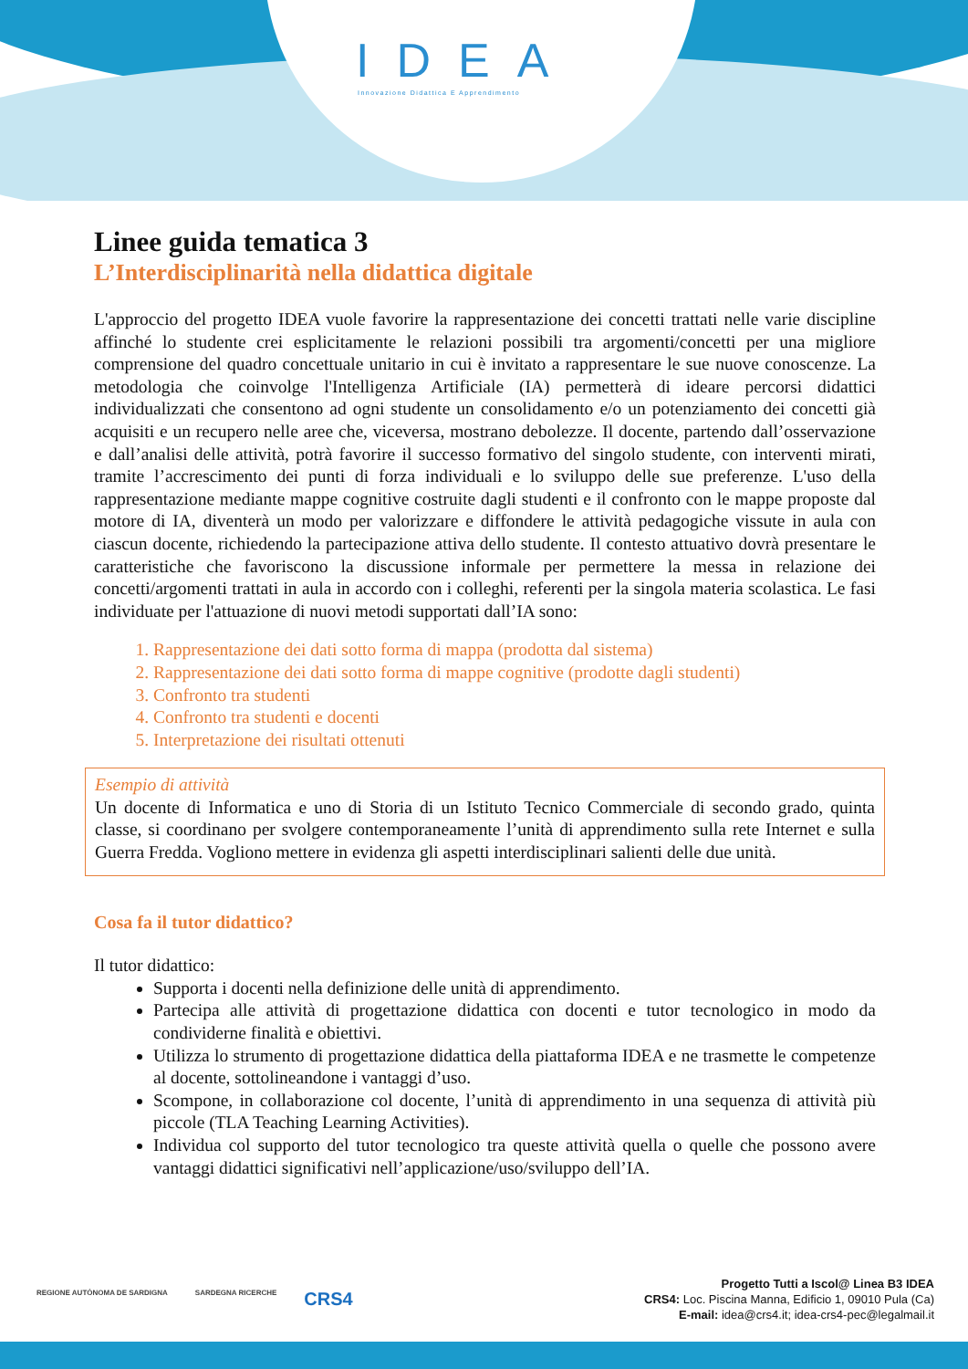IDEA
Innovazione Didattica E Apprendimento
Linee guida tematica 3
L’Interdisciplinarità nella didattica digitale
L'approccio del progetto IDEA vuole favorire la rappresentazione dei concetti trattati nelle varie discipline affinché lo studente crei esplicitamente le relazioni possibili tra argomenti/concetti per una migliore comprensione del quadro concettuale unitario in cui è invitato a rappresentare le sue nuove conoscenze. La metodologia che coinvolge l'Intelligenza Artificiale (IA) permetterà di ideare percorsi didattici individualizzati che consentono ad ogni studente un consolidamento e/o un potenziamento dei concetti già acquisiti e un recupero nelle aree che, viceversa, mostrano debolezze. Il docente, partendo dall’osservazione e dall’analisi delle attività, potrà favorire il successo formativo del singolo studente, con interventi mirati, tramite l’accrescimento dei punti di forza individuali e lo sviluppo delle sue preferenze. L'uso della rappresentazione mediante mappe cognitive costruite dagli studenti e il confronto con le mappe proposte dal motore di IA, diventerà un modo per valorizzare e diffondere le attività pedagogiche vissute in aula con ciascun docente, richiedendo la partecipazione attiva dello studente. Il contesto attuativo dovrà presentare le caratteristiche che favoriscono la discussione informale per permettere la messa in relazione dei concetti/argomenti trattati in aula in accordo con i colleghi, referenti per la singola materia scolastica. Le fasi individuate per l'attuazione di nuovi metodi supportati dall’IA sono:
1. Rappresentazione dei dati sotto forma di mappa (prodotta dal sistema)
2. Rappresentazione dei dati sotto forma di mappe cognitive (prodotte dagli studenti)
3. Confronto tra studenti
4. Confronto tra studenti e docenti
5. Interpretazione dei risultati ottenuti
Esempio di attività
Un docente di Informatica e uno di Storia di un Istituto Tecnico Commerciale di secondo grado, quinta classe, si coordinano per svolgere contemporaneamente l’unità di apprendimento sulla rete Internet e sulla Guerra Fredda. Vogliono mettere in evidenza gli aspetti interdisciplinari salienti delle due unità.
Cosa fa il tutor didattico?
Il tutor didattico:
Supporta i docenti nella definizione delle unità di apprendimento.
Partecipa alle attività di progettazione didattica con docenti e tutor tecnologico in modo da condividerne finalità e obiettivi.
Utilizza lo strumento di progettazione didattica della piattaforma IDEA e ne trasmette le competenze al docente, sottolineandone i vantaggi d’uso.
Scompone, in collaborazione col docente, l’unità di apprendimento in una sequenza di attività più piccole (TLA Teaching Learning Activities).
Individua col supporto del tutor tecnologico tra queste attività quella o quelle che possono avere vantaggi didattici significativi nell’applicazione/uso/sviluppo dell’IA.
REGIONE AUTÒNOMA DE SARDIGNA SARDEGNA RICERCHE CRS4
Progetto Tutti a Iscol@ Linea B3 IDEA
CRS4: Loc. Piscina Manna, Edificio 1, 09010 Pula (Ca)
E-mail: idea@crs4.it; idea-crs4-pec@legalmail.it